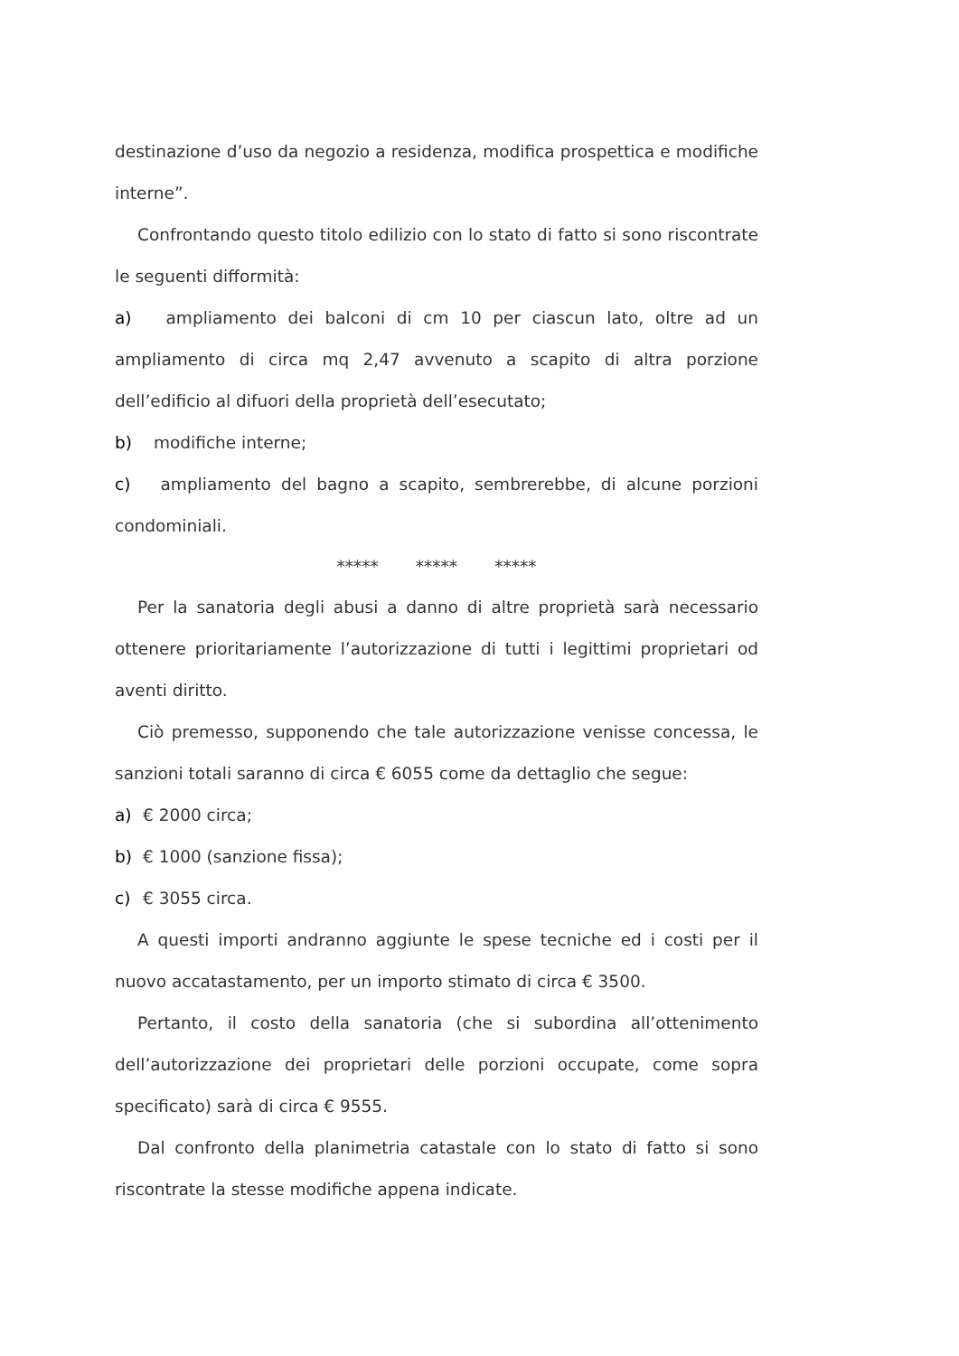destinazione d’uso da negozio a residenza, modifica prospettica e modifiche interne”.
Confrontando questo titolo edilizio con lo stato di fatto si sono riscontrate le seguenti difformità:
a) ampliamento dei balconi di cm 10 per ciascun lato, oltre ad un ampliamento di circa mq 2,47 avvenuto a scapito di altra porzione dell’edificio al difuori della proprietà dell’esecutato;
b) modifiche interne;
c) ampliamento del bagno a scapito, sembrerebbe, di alcune porzioni condominiali.
***** ***** *****
Per la sanatoria degli abusi a danno di altre proprietà sarà necessario ottenere prioritariamente l’autorizzazione di tutti i legittimi proprietari od aventi diritto.
Ciò premesso, supponendo che tale autorizzazione venisse concessa, le sanzioni totali saranno di circa € 6055 come da dettaglio che segue:
a) € 2000 circa;
b) € 1000 (sanzione fissa);
c) € 3055 circa.
A questi importi andranno aggiunte le spese tecniche ed i costi per il nuovo accatastamento, per un importo stimato di circa € 3500.
Pertanto, il costo della sanatoria (che si subordina all’ottenimento dell’autorizzazione dei proprietari delle porzioni occupate, come sopra specificato) sarà di circa € 9555.
Dal confronto della planimetria catastale con lo stato di fatto si sono riscontrate la stesse modifiche appena indicate.